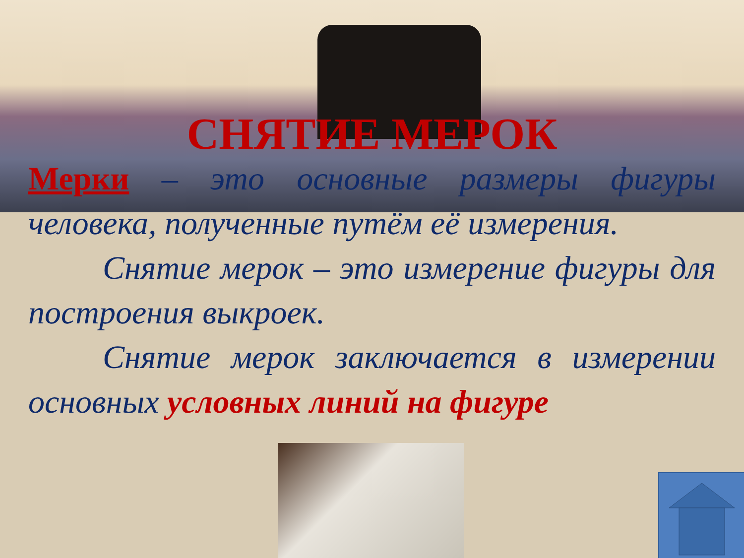СНЯТИЕ МЕРОК
Мерки – это основные размеры фигуры человека, полученные путём её измерения.
Снятие мерок – это измерение фигуры для построения выкроек.
Снятие мерок заключается в измерении основных условных линий на фигуре